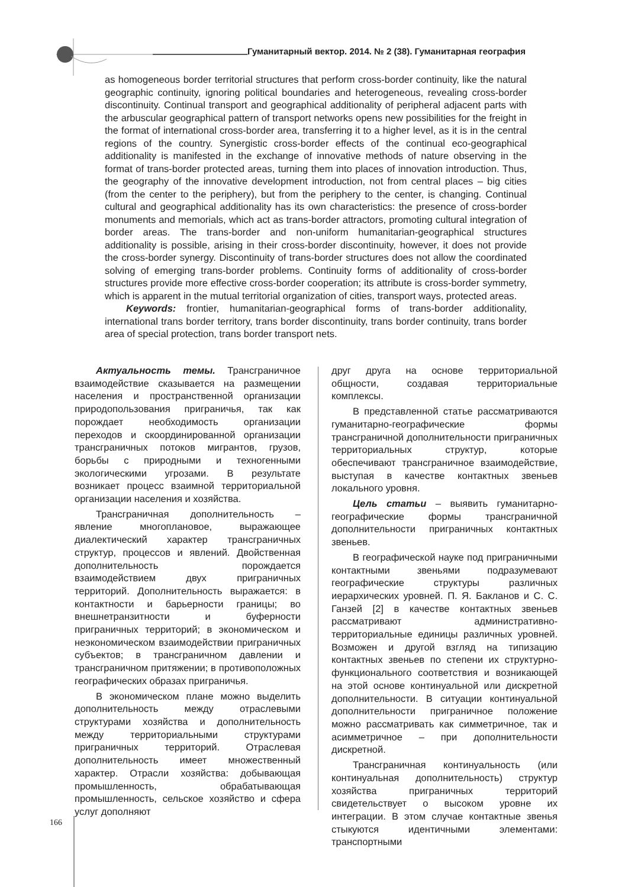Гуманитарный вектор. 2014. № 2 (38). Гуманитарная география
as homogeneous border territorial structures that perform cross-border continuity, like the natural geographic continuity, ignoring political boundaries and heterogeneous, revealing cross-border discontinuity. Continual transport and geographical additionality of peripheral adjacent parts with the arbuscular geographical pattern of transport networks opens new possibilities for the freight in the format of international cross-border area, transferring it to a higher level, as it is in the central regions of the country. Synergistic cross-border effects of the continual eco-geographical additionality is manifested in the exchange of innovative methods of nature observing in the format of trans-border protected areas, turning them into places of innovation introduction. Thus, the geography of the innovative development introduction, not from central places – big cities (from the center to the periphery), but from the periphery to the center, is changing. Continual cultural and geographical additionality has its own characteristics: the presence of cross-border monuments and memorials, which act as trans-border attractors, promoting cultural integration of border areas. The trans-border and non-uniform humanitarian-geographical structures additionality is possible, arising in their cross-border discontinuity, however, it does not provide the cross-border synergy. Discontinuity of trans-border structures does not allow the coordinated solving of emerging trans-border problems. Continuity forms of additionality of cross-border structures provide more effective cross-border cooperation; its attribute is cross-border symmetry, which is apparent in the mutual territorial organization of cities, transport ways, protected areas.
Keywords: frontier, humanitarian-geographical forms of trans-border additionality, international trans border territory, trans border discontinuity, trans border continuity, trans border area of special protection, trans border transport nets.
Актуальность темы. Трансграничное взаимодействие сказывается на размещении населения и пространственной организации природопользования приграничья, так как порождает необходимость организации переходов и скоординированной организации трансграничных потоков мигрантов, грузов, борьбы с природными и техногенными экологическими угрозами. В результате возникает процесс взаимной территориальной организации населения и хозяйства.
Трансграничная дополнительность – явление многоплановое, выражающее диалектический характер трансграничных структур, процессов и явлений. Двойственная дополнительность порождается взаимодействием двух приграничных территорий. Дополнительность выражается: в контактности и барьерности границы; во внешнетранзитности и буферности приграничных территорий; в экономическом и неэкономическом взаимодействии приграничных субъектов; в трансграничном давлении и трансграничном притяжении; в противоположных географических образах приграничья.
В экономическом плане можно выделить дополнительность между отраслевыми структурами хозяйства и дополнительность между территориальными структурами приграничных территорий. Отраслевая дополнительность имеет множественный характер. Отрасли хозяйства: добывающая промышленность, обрабатывающая промышленность, сельское хозяйство и сфера услуг дополняют
друг друга на основе территориальной общности, создавая территориальные комплексы.
В представленной статье рассматриваются гуманитарно-географические формы трансграничной дополнительности приграничных территориальных структур, которые обеспечивают трансграничное взаимодействие, выступая в качестве контактных звеньев локального уровня.
Цель статьи – выявить гуманитарно-географические формы трансграничной дополнительности приграничных контактных звеньев.
В географической науке под приграничными контактными звеньями подразумевают географические структуры различных иерархических уровней. П. Я. Бакланов и С. С. Ганзей [2] в качестве контактных звеньев рассматривают административно-территориальные единицы различных уровней. Возможен и другой взгляд на типизацию контактных звеньев по степени их структурно-функционального соответствия и возникающей на этой основе континуальной или дискретной дополнительности. В ситуации континуальной дополнительности приграничное положение можно рассматривать как симметричное, так и асимметричное – при дополнительности дискретной.
Трансграничная континуальность (или континуальная дополнительность) структур хозяйства приграничных территорий свидетельствует о высоком уровне их интеграции. В этом случае контактные звенья стыкуются идентичными элементами: транспортными
166